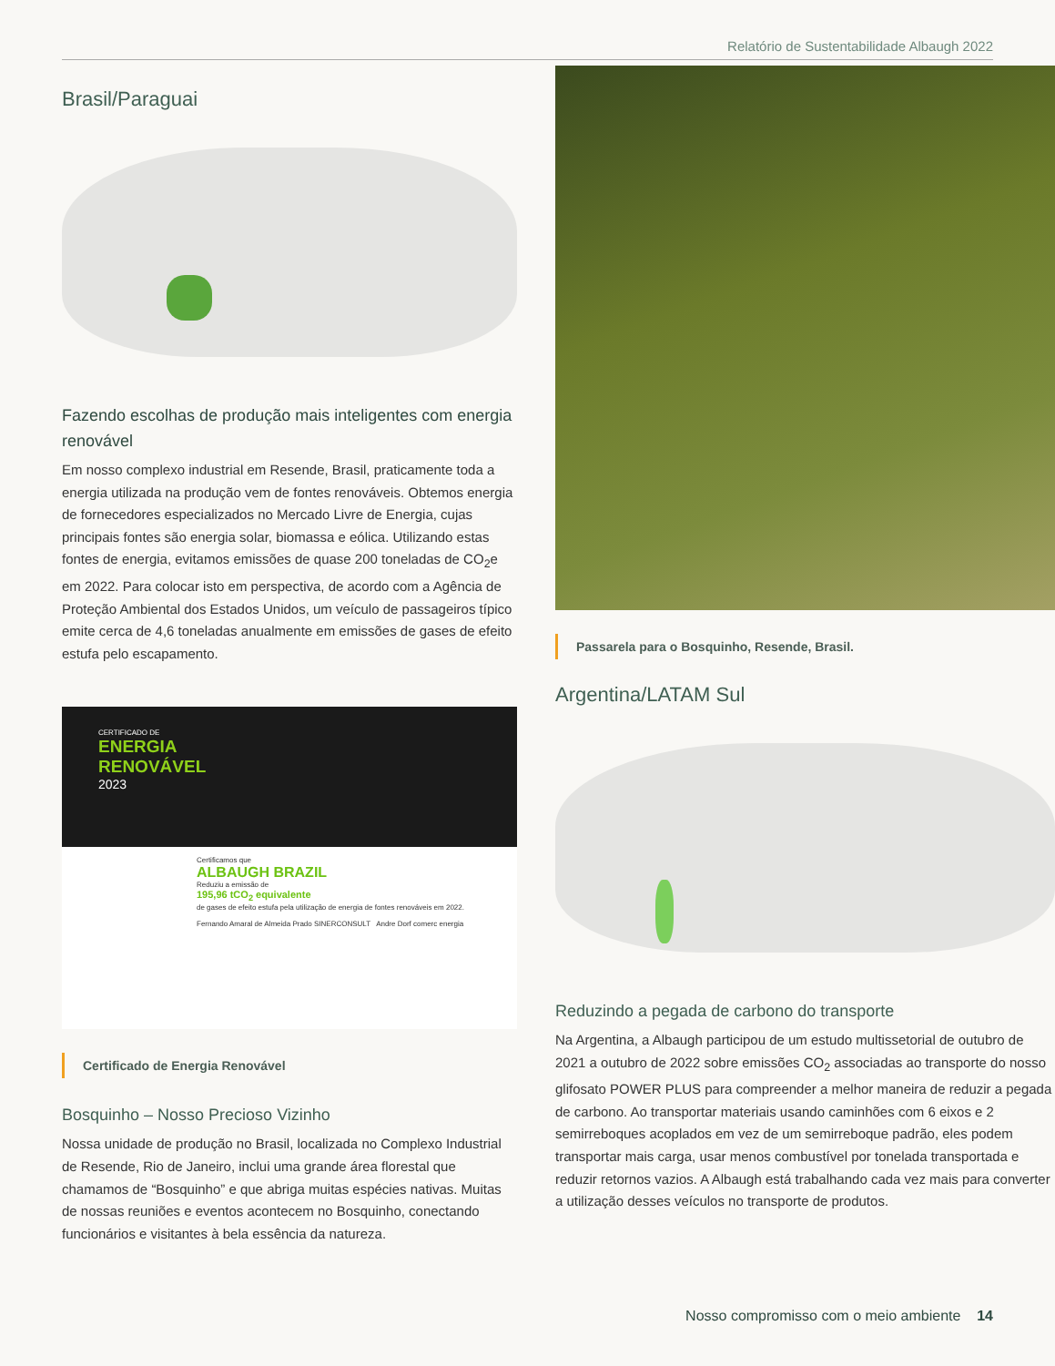Relatório de Sustentabilidade Albaugh 2022
Brasil/Paraguai
Fazendo escolhas de produção mais inteligentes com energia renovável
Em nosso complexo industrial em Resende, Brasil, praticamente toda a energia utilizada na produção vem de fontes renováveis. Obtemos energia de fornecedores especializados no Mercado Livre de Energia, cujas principais fontes são energia solar, biomassa e eólica. Utilizando estas fontes de energia, evitamos emissões de quase 200 toneladas de CO<sub>2</sub>e em 2022. Para colocar isto em perspectiva, de acordo com a Agência de Proteção Ambiental dos Estados Unidos, um veículo de passageiros típico emite cerca de 4,6 toneladas anualmente em emissões de gases de efeito estufa pelo escapamento.
CERTIFICADO DE
ENERGIA
RENOVÁVEL
2023
Certificamos que
ALBAUGH BRAZIL
Reduziu a emissão de
195,96 tCO<sub>2</sub> equivalente
de gases de efeito estufa pela utilização de energia de fontes renováveis em 2022.
Fernando Amaral de Almeida Prado SINERCONSULT Andre Dorf comerc energia
Certificado de Energia Renovável
Bosquinho – Nosso Precioso Vizinho
Nossa unidade de produção no Brasil, localizada no Complexo Industrial de Resende, Rio de Janeiro, inclui uma grande área florestal que chamamos de “Bosquinho” e que abriga muitas espécies nativas. Muitas de nossas reuniões e eventos acontecem no Bosquinho, conectando funcionários e visitantes à bela essência da natureza.
Passarela para o Bosquinho, Resende, Brasil.
Argentina/LATAM Sul
Reduzindo a pegada de carbono do transporte
Na Argentina, a Albaugh participou de um estudo multissetorial de outubro de 2021 a outubro de 2022 sobre emissões CO<sub>2</sub> associadas ao transporte do nosso glifosato POWER PLUS para compreender a melhor maneira de reduzir a pegada de carbono. Ao transportar materiais usando caminhões com 6 eixos e 2 semirreboques acoplados em vez de um semirreboque padrão, eles podem transportar mais carga, usar menos combustível por tonelada transportada e reduzir retornos vazios. A Albaugh está trabalhando cada vez mais para converter a utilização desses veículos no transporte de produtos.
Nosso compromisso com o meio ambiente 14